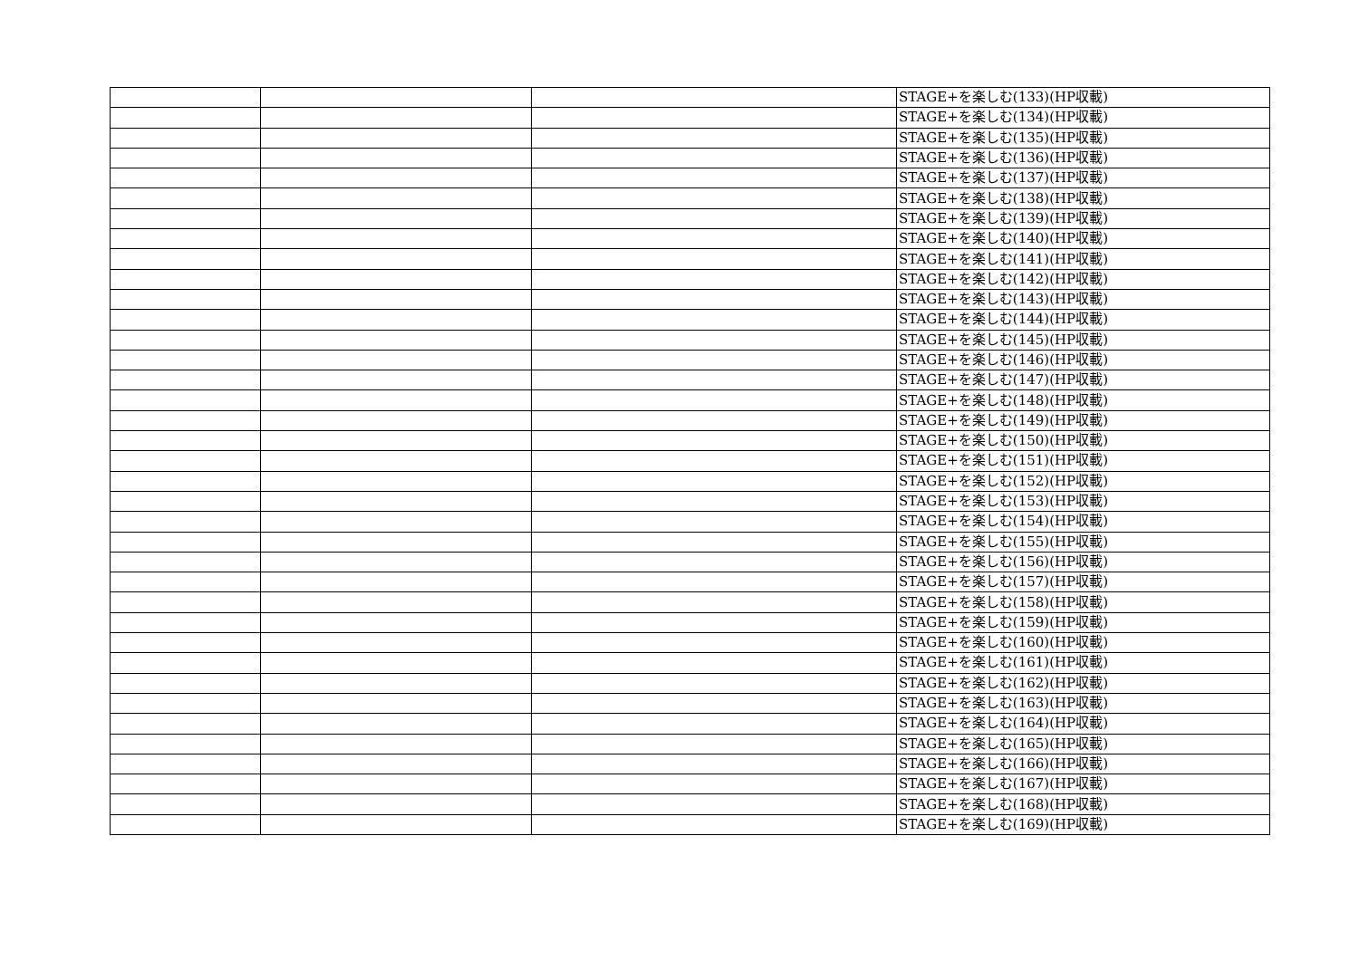| | | | STAGE+を楽しむ(133)(HP収載) |
| | | | STAGE+を楽しむ(134)(HP収載) |
| | | | STAGE+を楽しむ(135)(HP収載) |
| | | | STAGE+を楽しむ(136)(HP収載) |
| | | | STAGE+を楽しむ(137)(HP収載) |
| | | | STAGE+を楽しむ(138)(HP収載) |
| | | | STAGE+を楽しむ(139)(HP収載) |
| | | | STAGE+を楽しむ(140)(HP収載) |
| | | | STAGE+を楽しむ(141)(HP収載) |
| | | | STAGE+を楽しむ(142)(HP収載) |
| | | | STAGE+を楽しむ(143)(HP収載) |
| | | | STAGE+を楽しむ(144)(HP収載) |
| | | | STAGE+を楽しむ(145)(HP収載) |
| | | | STAGE+を楽しむ(146)(HP収載) |
| | | | STAGE+を楽しむ(147)(HP収載) |
| | | | STAGE+を楽しむ(148)(HP収載) |
| | | | STAGE+を楽しむ(149)(HP収載) |
| | | | STAGE+を楽しむ(150)(HP収載) |
| | | | STAGE+を楽しむ(151)(HP収載) |
| | | | STAGE+を楽しむ(152)(HP収載) |
| | | | STAGE+を楽しむ(153)(HP収載) |
| | | | STAGE+を楽しむ(154)(HP収載) |
| | | | STAGE+を楽しむ(155)(HP収載) |
| | | | STAGE+を楽しむ(156)(HP収載) |
| | | | STAGE+を楽しむ(157)(HP収載) |
| | | | STAGE+を楽しむ(158)(HP収載) |
| | | | STAGE+を楽しむ(159)(HP収載) |
| | | | STAGE+を楽しむ(160)(HP収載) |
| | | | STAGE+を楽しむ(161)(HP収載) |
| | | | STAGE+を楽しむ(162)(HP収載) |
| | | | STAGE+を楽しむ(163)(HP収載) |
| | | | STAGE+を楽しむ(164)(HP収載) |
| | | | STAGE+を楽しむ(165)(HP収載) |
| | | | STAGE+を楽しむ(166)(HP収載) |
| | | | STAGE+を楽しむ(167)(HP収載) |
| | | | STAGE+を楽しむ(168)(HP収載) |
| | | | STAGE+を楽しむ(169)(HP収載) |